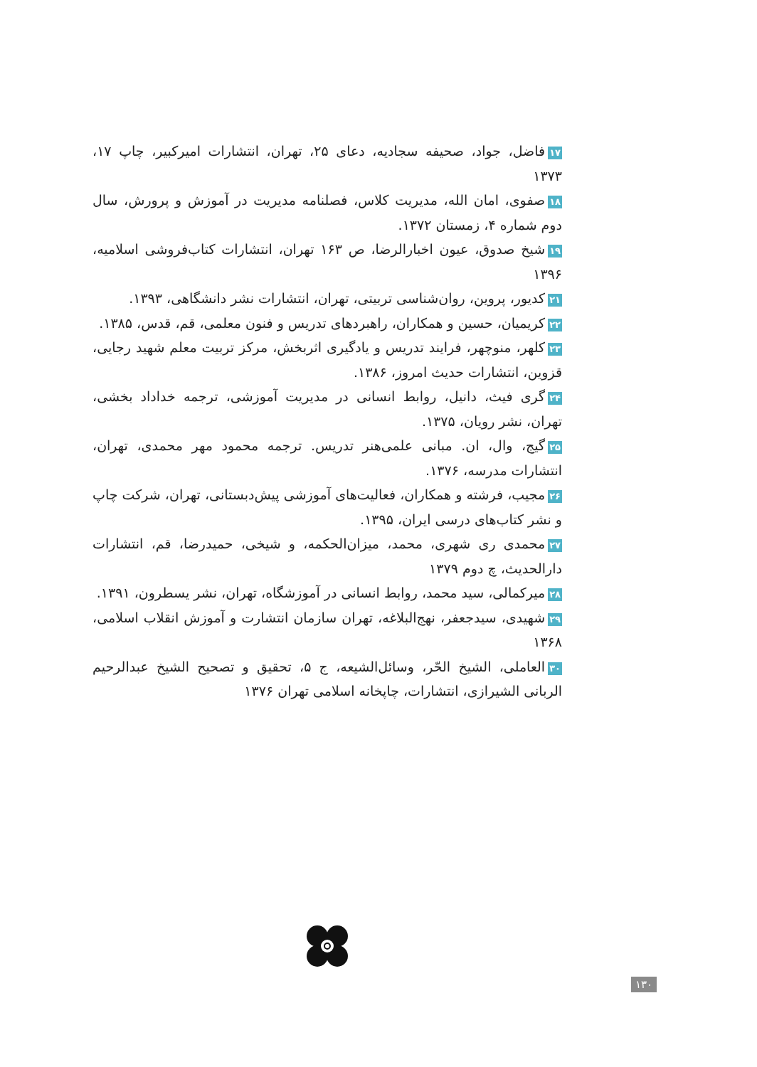۱۷فاضل، جواد، صحیفه سجادیه، دعای ۲۵، تهران، انتشارات امیرکبیر، چاپ ۱۷، ۱۳۷۳
۱۸صفوی، امان الله، مدیریت کلاس، فصلنامه مدیریت در آموزش و پرورش، سال دوم شماره ۴، زمستان ۱۳۷۲.
۱۹شیخ صدوق، عیون اخبارالرضا، ص ۱۶۳ تهران، انتشارات کتاب‌فروشی اسلامیه، ۱۳۹۶
۲۱کدیور، پروین، روان‌شناسی تربیتی، تهران، انتشارات نشر دانشگاهی، ۱۳۹۳.
۲۲کریمیان، حسین و همکاران، راهبردهای تدریس و فنون معلمی، قم، قدس، ۱۳۸۵.
۲۳کلهر، منوچهر، فرایند تدریس و یادگیری اثربخش، مرکز تربیت معلم شهید رجایی، قزوین، انتشارات حدیث امروز، ۱۳۸۶.
۲۴گری فیث، دانیل، روابط انسانی در مدیریت آموزشی، ترجمه خداداد بخشی، تهران، نشر رویان، ۱۳۷۵.
۲۵گیج، وال، ان. مبانی علمی‌هنر تدریس. ترجمه محمود مهر محمدی، تهران، انتشارات مدرسه، ۱۳۷۶.
۲۶مجیب، فرشته و همکاران، فعالیت‌های آموزشی پیش‌دبستانی، تهران، شرکت چاپ و نشر کتاب‌های درسی ایران، ۱۳۹۵.
۲۷محمدی ری شهری، محمد، میزان‌الحکمه، و شیخی، حمیدرضا، قم، انتشارات دارالحدیث، چ دوم ۱۳۷۹
۲۸میرکمالی، سید محمد، روابط انسانی در آموزشگاه، تهران، نشر یسطرون، ۱۳۹۱.
۲۹شهیدی، سیدجعفر، نهج‌البلاغه، تهران سازمان انتشارت و آموزش انقلاب اسلامی، ۱۳۶۸
۳۰العاملی، الشیخ الحّر، وسائل‌الشیعه، ج ۵، تحقیق و تصحیح الشیخ عبدالرحیم الربانی الشیرازی، انتشارات، چاپخانه اسلامی تهران ۱۳۷۶
۱۳۰